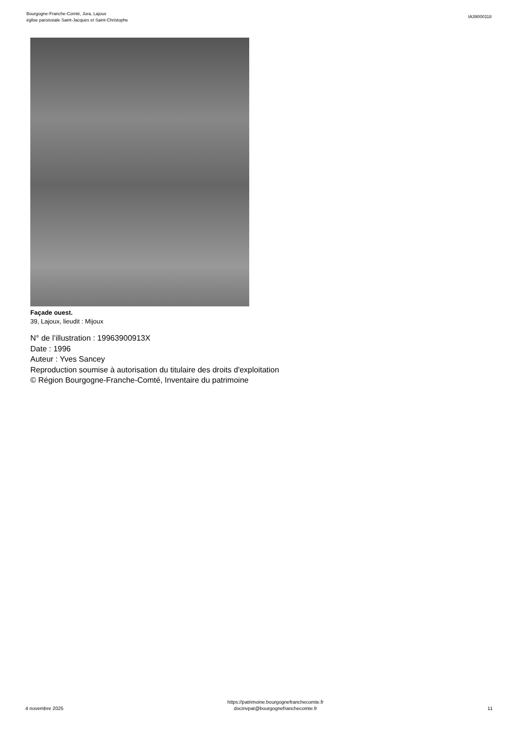Bourgogne-Franche-Comté, Jura, Lajoux
église paroissiale Saint-Jacques et Saint-Christophe
IA39000118
Façade ouest.
39, Lajoux, lieudit : Mijoux
N° de l’illustration : 19963900913X
Date : 1996
Auteur : Yves Sancey
Reproduction soumise à autorisation du titulaire des droits d'exploitation
© Région Bourgogne-Franche-Comté, Inventaire du patrimoine
4 novembre 2025
https://patrimoine.bourgognefranchecomte.fr
docinvpat@bourgognefranchecomte.fr
11